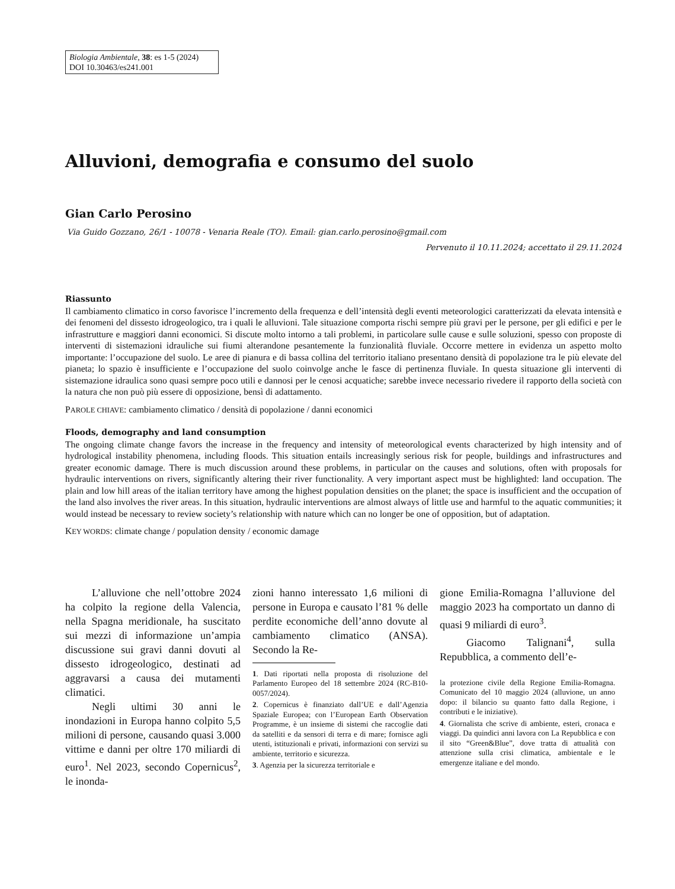Biologia Ambientale, 38: es 1-5 (2024)
DOI 10.30463/es241.001
Alluvioni, demografia e consumo del suolo
Gian Carlo Perosino
Via Guido Gozzano, 26/1 - 10078 - Venaria Reale (TO). Email: gian.carlo.perosino@gmail.com
Pervenuto il 10.11.2024; accettato il 29.11.2024
Riassunto
Il cambiamento climatico in corso favorisce l’incremento della frequenza e dell’intensità degli eventi meteorologici caratterizzati da elevata intensità e dei fenomeni del dissesto idrogeologico, tra i quali le alluvioni. Tale situazione comporta rischi sempre più gravi per le persone, per gli edifici e per le infrastrutture e maggiori danni economici. Si discute molto intorno a tali problemi, in particolare sulle cause e sulle soluzioni, spesso con proposte di interventi di sistemazioni idrauliche sui fiumi alterandone pesantemente la funzionalità fluviale. Occorre mettere in evidenza un aspetto molto importante: l’occupazione del suolo. Le aree di pianura e di bassa collina del territorio italiano presentano densità di popolazione tra le più elevate del pianeta; lo spazio è insufficiente e l’occupazione del suolo coinvolge anche le fasce di pertinenza fluviale. In questa situazione gli interventi di sistemazione idraulica sono quasi sempre poco utili e dannosi per le cenosi acquatiche; sarebbe invece necessario rivedere il rapporto della società con la natura che non può più essere di opposizione, bensì di adattamento.
PAROLE CHIAVE: cambiamento climatico / densità di popolazione / danni economici
Floods, demography and land consumption
The ongoing climate change favors the increase in the frequency and intensity of meteorological events characterized by high intensity and of hydrological instability phenomena, including floods. This situation entails increasingly serious risk for people, buildings and infrastructures and greater economic damage. There is much discussion around these problems, in particular on the causes and solutions, often with proposals for hydraulic interventions on rivers, significantly altering their river functionality. A very important aspect must be highlighted: land occupation. The plain and low hill areas of the italian territory have among the highest population densities on the planet; the space is insufficient and the occupation of the land also involves the river areas. In this situation, hydraulic interventions are almost always of little use and harmful to the aquatic communities; it would instead be necessary to review society’s relationship with nature which can no longer be one of opposition, but of adaptation.
KEY WORDS: climate change / population density / economic damage
L’alluvione che nell’ottobre 2024 ha colpito la regione della Valencia, nella Spagna meridionale, ha suscitato sui mezzi di informazione un’ampia discussione sui gravi danni dovuti al dissesto idrogeologico, destinati ad aggravarsi a causa dei mutamenti climatici.
Negli ultimi 30 anni le inondazioni in Europa hanno colpito 5,5 milioni di persone, causando quasi 3.000 vittime e danni per oltre 170 miliardi di euro<sup>1</sup>. Nel 2023, secondo Copernicus<sup>2</sup>, le inonda-
zioni hanno interessato 1,6 milioni di persone in Europa e causato l’81 % delle perdite economiche dell’anno dovute al cambiamento climatico (ANSA). Secondo la Re-
1. Dati riportati nella proposta di risoluzione del Parlamento Europeo del 18 settembre 2024 (RC-B10-0057/2024).
2. Copernicus è finanziato dall’UE e dall’Agenzia Spaziale Europea; con l’European Earth Observation Programme, è un insieme di sistemi che raccoglie dati da satelliti e da sensori di terra e di mare; fornisce agli utenti, istituzionali e privati, informazioni con servizi su ambiente, territorio e sicurezza.
3. Agenzia per la sicurezza territoriale e
gione Emilia-Romagna l’alluvione del maggio 2023 ha comportato un danno di quasi 9 miliardi di euro<sup>3</sup>.
Giacomo Talignani<sup>4</sup>, sulla Repubblica, a commento dell’e-
la protezione civile della Regione Emilia-Romagna. Comunicato del 10 maggio 2024 (alluvione, un anno dopo: il bilancio su quanto fatto dalla Regione, i contributi e le iniziative).
4. Giornalista che scrive di ambiente, esteri, cronaca e viaggi. Da quindici anni lavora con La Repubblica e con il sito “Green&Blue”, dove tratta di attualità con attenzione sulla crisi climatica, ambientale e le emergenze italiane e del mondo.